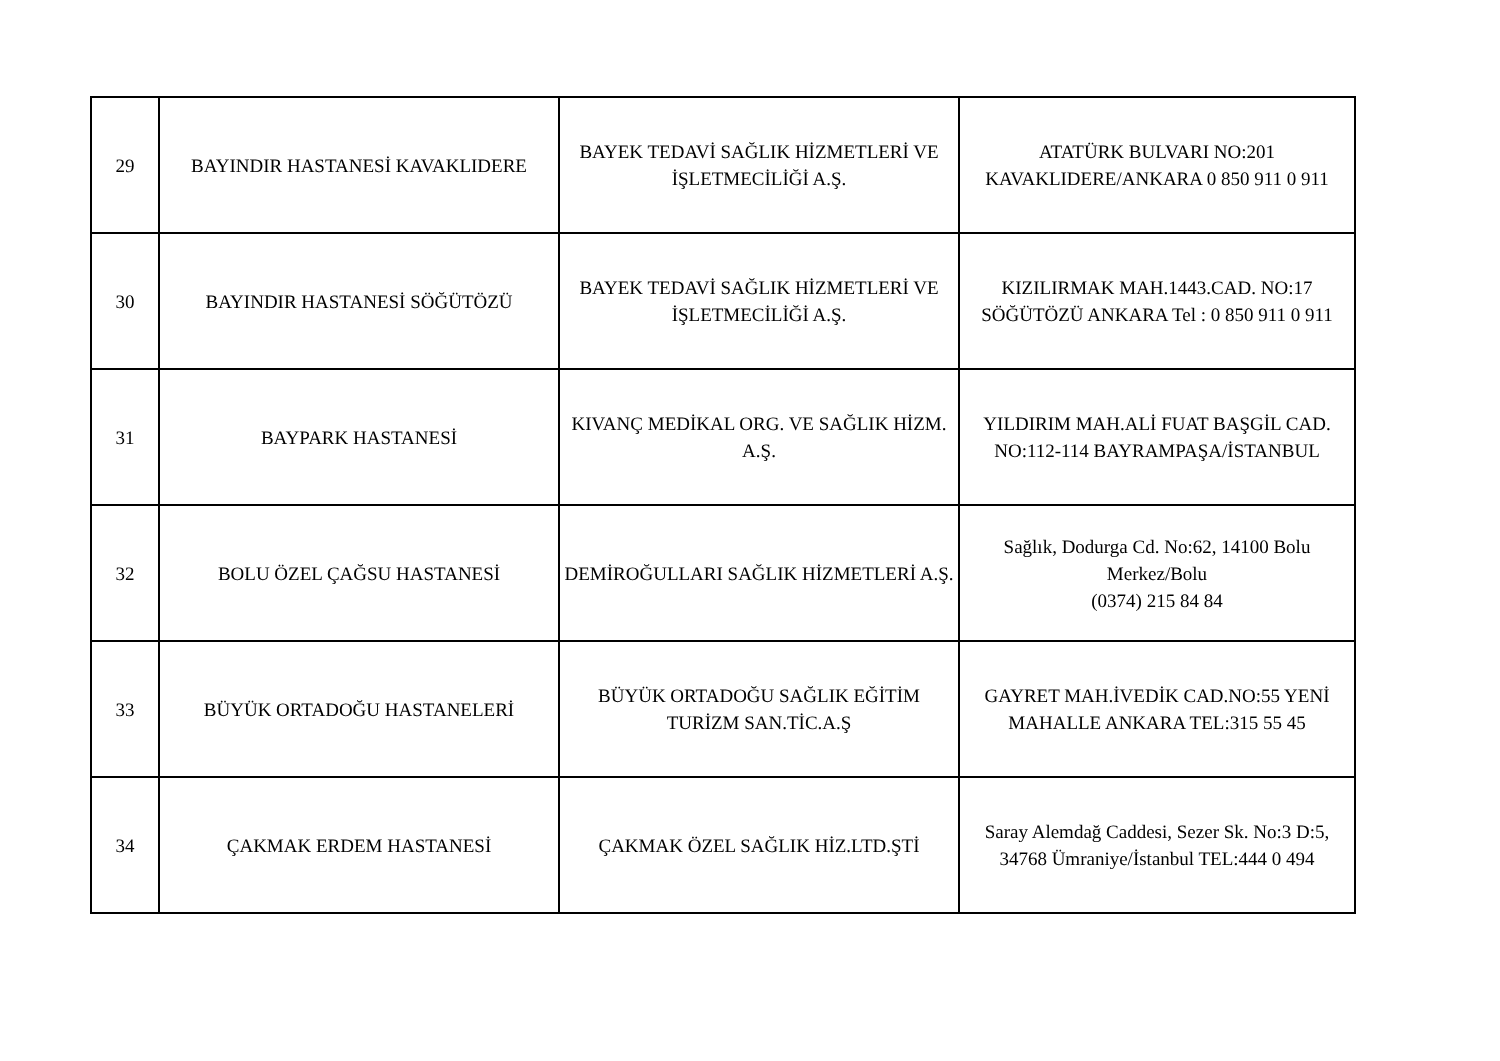| 29 | BAYINDIR HASTANESİ KAVAKLIDERE | BAYEK TEDAVİ SAĞLIK HİZMETLERİ VE İŞLETMECİLİĞİ A.Ş. | ATATÜRK BULVARI NO:201 KAVAKLIDERE/ANKARA 0 850 911 0 911 |
| 30 | BAYINDIR HASTANESİ SÖĞÜTÖZÜ | BAYEK TEDAVİ SAĞLIK HİZMETLERİ VE İŞLETMECİLİĞİ A.Ş. | KIZILIRMAK MAH.1443.CAD. NO:17 SÖĞÜTÖZÜ ANKARA Tel : 0 850 911 0 911 |
| 31 | BAYPARK HASTANESİ | KIVANÇ MEDİKAL ORG. VE SAĞLIK HİZM. A.Ş. | YILDIRIM MAH.ALİ FUAT BAŞGİL CAD. NO:112-114 BAYRAMPAŞA/İSTANBUL |
| 32 | BOLU ÖZEL ÇAĞSU HASTANESİ | DEMİROĞULLARI SAĞLIK HİZMETLERİ A.Ş. | Sağlık, Dodurga Cd. No:62, 14100 Bolu Merkez/Bolu (0374) 215 84 84 |
| 33 | BÜYÜK ORTADOĞU HASTANELERİ | BÜYÜK ORTADOĞU SAĞLIK EĞİTİM TURİZM SAN.TİC.A.Ş | GAYRET MAH.İVEDİK CAD.NO:55 YENİ MAHALLE ANKARA TEL:315 55 45 |
| 34 | ÇAKMAK ERDEM HASTANESİ | ÇAKMAK ÖZEL SAĞLIK HİZ.LTD.ŞTİ | Saray Alemdağ Caddesi, Sezer Sk. No:3 D:5, 34768 Ümraniye/İstanbul TEL:444 0 494 |